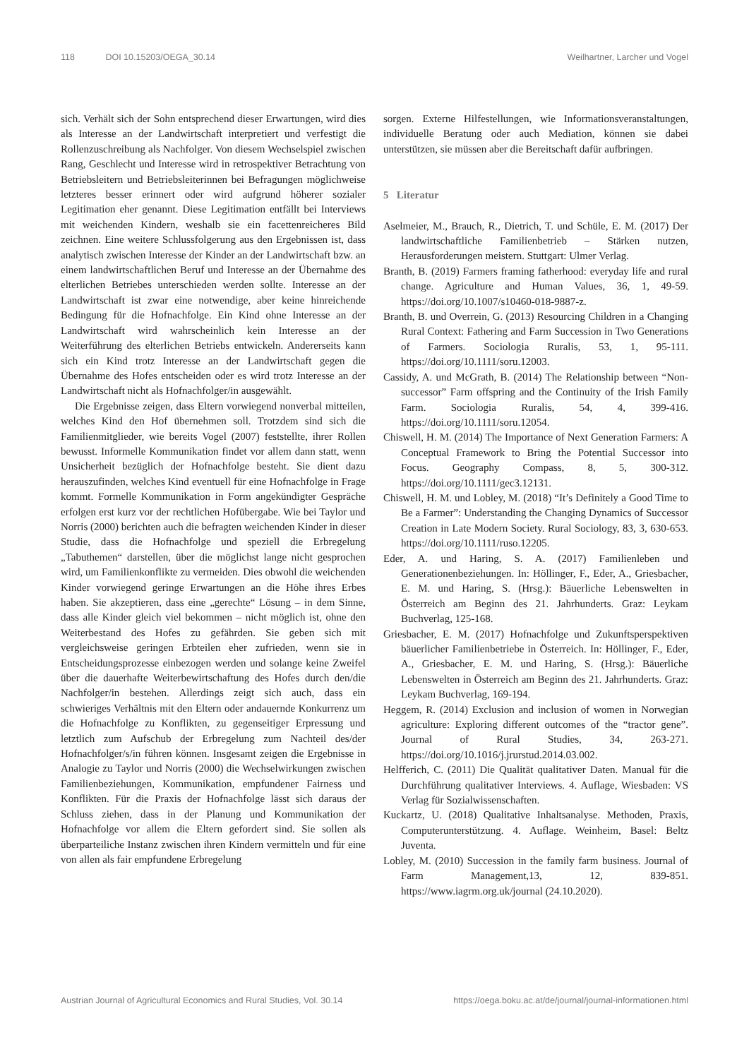118 DOI 10.15203/OEGA_30.14 Weilhartner, Larcher und Vogel
sich. Verhält sich der Sohn entsprechend dieser Erwartungen, wird dies als Interesse an der Landwirtschaft interpretiert und verfestigt die Rollenzuschreibung als Nachfolger. Von diesem Wechselspiel zwischen Rang, Geschlecht und Interesse wird in retrospektiver Betrachtung von Betriebsleitern und Betriebsleiterinnen bei Befragungen möglichweise letzteres besser erinnert oder wird aufgrund höherer sozialer Legitimation eher genannt. Diese Legitimation entfällt bei Interviews mit weichenden Kindern, weshalb sie ein facettenreicheres Bild zeichnen. Eine weitere Schlussfolgerung aus den Ergebnissen ist, dass analytisch zwischen Interesse der Kinder an der Landwirtschaft bzw. an einem landwirtschaftlichen Beruf und Interesse an der Übernahme des elterlichen Betriebes unterschieden werden sollte. Interesse an der Landwirtschaft ist zwar eine notwendige, aber keine hinreichende Bedingung für die Hofnachfolge. Ein Kind ohne Interesse an der Landwirtschaft wird wahrscheinlich kein Interesse an der Weiterführung des elterlichen Betriebs entwickeln. Andererseits kann sich ein Kind trotz Interesse an der Landwirtschaft gegen die Übernahme des Hofes entscheiden oder es wird trotz Interesse an der Landwirtschaft nicht als Hofnachfolger/in ausgewählt.
Die Ergebnisse zeigen, dass Eltern vorwiegend nonverbal mitteilen, welches Kind den Hof übernehmen soll. Trotzdem sind sich die Familienmitglieder, wie bereits Vogel (2007) feststellte, ihrer Rollen bewusst. Informelle Kommunikation findet vor allem dann statt, wenn Unsicherheit bezüglich der Hofnachfolge besteht. Sie dient dazu herauszufinden, welches Kind eventuell für eine Hofnachfolge in Frage kommt. Formelle Kommunikation in Form angekündigter Gespräche erfolgen erst kurz vor der rechtlichen Hofübergabe. Wie bei Taylor und Norris (2000) berichten auch die befragten weichenden Kinder in dieser Studie, dass die Hofnachfolge und speziell die Erbregelung „Tabuthemen“ darstellen, über die möglichst lange nicht gesprochen wird, um Familienkonflikte zu vermeiden. Dies obwohl die weichenden Kinder vorwiegend geringe Erwartungen an die Höhe ihres Erbes haben. Sie akzeptieren, dass eine „gerechte“ Lösung – in dem Sinne, dass alle Kinder gleich viel bekommen – nicht möglich ist, ohne den Weiterbestand des Hofes zu gefährden. Sie geben sich mit vergleichsweise geringen Erbteilen eher zufrieden, wenn sie in Entscheidungsprozesse einbezogen werden und solange keine Zweifel über die dauerhafte Weiterbewirtschaftung des Hofes durch den/die Nachfolger/in bestehen. Allerdings zeigt sich auch, dass ein schwieriges Verhältnis mit den Eltern oder andauernde Konkurrenz um die Hofnachfolge zu Konflikten, zu gegenseitiger Erpressung und letztlich zum Aufschub der Erbregelung zum Nachteil des/der Hofnachfolger/s/in führen können. Insgesamt zeigen die Ergebnisse in Analogie zu Taylor und Norris (2000) die Wechselwirkungen zwischen Familienbeziehungen, Kommunikation, empfundener Fairness und Konflikten. Für die Praxis der Hofnachfolge lässt sich daraus der Schluss ziehen, dass in der Planung und Kommunikation der Hofnachfolge vor allem die Eltern gefordert sind. Sie sollen als überparteiliche Instanz zwischen ihren Kindern vermitteln und für eine von allen als fair empfundene Erbregelung
sorgen. Externe Hilfestellungen, wie Informationsveranstaltungen, individuelle Beratung oder auch Mediation, können sie dabei unterstützen, sie müssen aber die Bereitschaft dafür aufbringen.
5 Literatur
Aselmeier, M., Brauch, R., Dietrich, T. und Schüle, E. M. (2017) Der landwirtschaftliche Familienbetrieb – Stärken nutzen, Herausforderungen meistern. Stuttgart: Ulmer Verlag.
Branth, B. (2019) Farmers framing fatherhood: everyday life and rural change. Agriculture and Human Values, 36, 1, 49-59. https://doi.org/10.1007/s10460-018-9887-z.
Branth, B. und Overrein, G. (2013) Resourcing Children in a Changing Rural Context: Fathering and Farm Succession in Two Generations of Farmers. Sociologia Ruralis, 53, 1, 95-111. https://doi.org/10.1111/soru.12003.
Cassidy, A. und McGrath, B. (2014) The Relationship between “Non-successor” Farm offspring and the Continuity of the Irish Family Farm. Sociologia Ruralis, 54, 4, 399-416. https://doi.org/10.1111/soru.12054.
Chiswell, H. M. (2014) The Importance of Next Generation Farmers: A Conceptual Framework to Bring the Potential Successor into Focus. Geography Compass, 8, 5, 300-312. https://doi.org/10.1111/gec3.12131.
Chiswell, H. M. und Lobley, M. (2018) “It’s Definitely a Good Time to Be a Farmer”: Understanding the Changing Dynamics of Successor Creation in Late Modern Society. Rural Sociology, 83, 3, 630-653. https://doi.org/10.1111/ruso.12205.
Eder, A. und Haring, S. A. (2017) Familienleben und Generationenbeziehungen. In: Höllinger, F., Eder, A., Griesbacher, E. M. und Haring, S. (Hrsg.): Bäuerliche Lebenswelten in Österreich am Beginn des 21. Jahrhunderts. Graz: Leykam Buchverlag, 125-168.
Griesbacher, E. M. (2017) Hofnachfolge und Zukunftsperspektiven bäuerlicher Familienbetriebe in Österreich. In: Höllinger, F., Eder, A., Griesbacher, E. M. und Haring, S. (Hrsg.): Bäuerliche Lebenswelten in Österreich am Beginn des 21. Jahrhunderts. Graz: Leykam Buchverlag, 169-194.
Heggem, R. (2014) Exclusion and inclusion of women in Norwegian agriculture: Exploring different outcomes of the “tractor gene”. Journal of Rural Studies, 34, 263-271. https://doi.org/10.1016/j.jrurstud.2014.03.002.
Helfferich, C. (2011) Die Qualität qualitativer Daten. Manual für die Durchführung qualitativer Interviews. 4. Auflage, Wiesbaden: VS Verlag für Sozialwissenschaften.
Kuckartz, U. (2018) Qualitative Inhaltsanalyse. Methoden, Praxis, Computerunterstützung. 4. Auflage. Weinheim, Basel: Beltz Juventa.
Lobley, M. (2010) Succession in the family farm business. Journal of Farm Management,13, 12, 839-851. https://www.iagrm.org.uk/journal (24.10.2020).
Austrian Journal of Agricultural Economics and Rural Studies, Vol. 30.14
https://oega.boku.ac.at/de/journal/journal-informationen.html